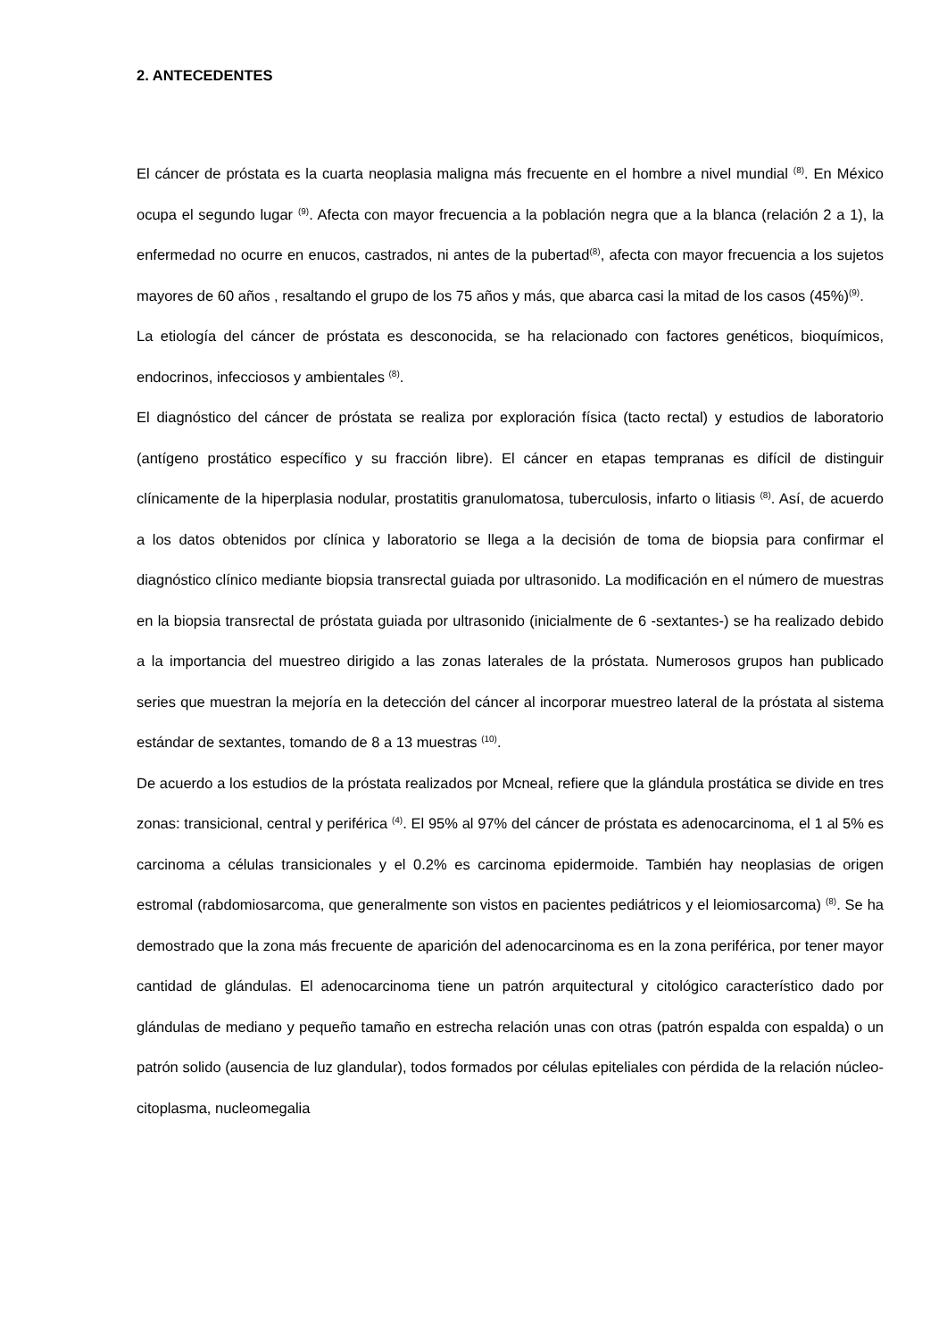2. ANTECEDENTES
El cáncer de próstata es la cuarta neoplasia maligna más frecuente en el hombre a nivel mundial <sup>(8)</sup>. En México ocupa el segundo lugar <sup>(9)</sup>. Afecta con mayor frecuencia a la población negra que a la blanca (relación 2 a 1), la enfermedad no ocurre en enucos, castrados, ni antes de la pubertad<sup>(8)</sup>, afecta con mayor frecuencia a los sujetos mayores de 60 años , resaltando el grupo de los 75 años y más, que abarca casi la mitad de los casos (45%)<sup>(9)</sup>.
La etiología del cáncer de próstata es desconocida, se ha relacionado con factores genéticos, bioquímicos, endocrinos, infecciosos y ambientales <sup>(8)</sup>.
El diagnóstico del cáncer de próstata se realiza por exploración física (tacto rectal) y estudios de laboratorio (antígeno prostático específico y su fracción libre). El cáncer en etapas tempranas es difícil de distinguir clínicamente de la hiperplasia nodular, prostatitis granulomatosa, tuberculosis, infarto o litiasis <sup>(8)</sup>. Así, de acuerdo a los datos obtenidos por clínica y laboratorio se llega a la decisión de toma de biopsia para confirmar el diagnóstico clínico mediante biopsia transrectal guiada por ultrasonido. La modificación en el número de muestras en la biopsia transrectal de próstata guiada por ultrasonido (inicialmente de 6 -sextantes-) se ha realizado debido a la importancia del muestreo dirigido a las zonas laterales de la próstata. Numerosos grupos han publicado series que muestran la mejoría en la detección del cáncer al incorporar muestreo lateral de la próstata al sistema estándar de sextantes, tomando de 8 a 13 muestras <sup>(10)</sup>.
De acuerdo a los estudios de la próstata realizados por Mcneal, refiere que la glándula prostática se divide en tres zonas: transicional, central y periférica <sup>(4)</sup>. El 95% al 97% del cáncer de próstata es adenocarcinoma, el 1 al 5% es carcinoma a células transicionales y el 0.2% es carcinoma epidermoide. También hay neoplasias de origen estromal (rabdomiosarcoma, que generalmente son vistos en pacientes pediátricos y el leiomiosarcoma) <sup>(8)</sup>. Se ha demostrado que la zona más frecuente de aparición del adenocarcinoma es en la zona periférica, por tener mayor cantidad de glándulas. El adenocarcinoma tiene un patrón arquitectural y citológico característico dado por glándulas de mediano y pequeño tamaño en estrecha relación unas con otras (patrón espalda con espalda) o un patrón solido (ausencia de luz glandular), todos formados por células epiteliales con pérdida de la relación núcleo-citoplasma, nucleomegalia